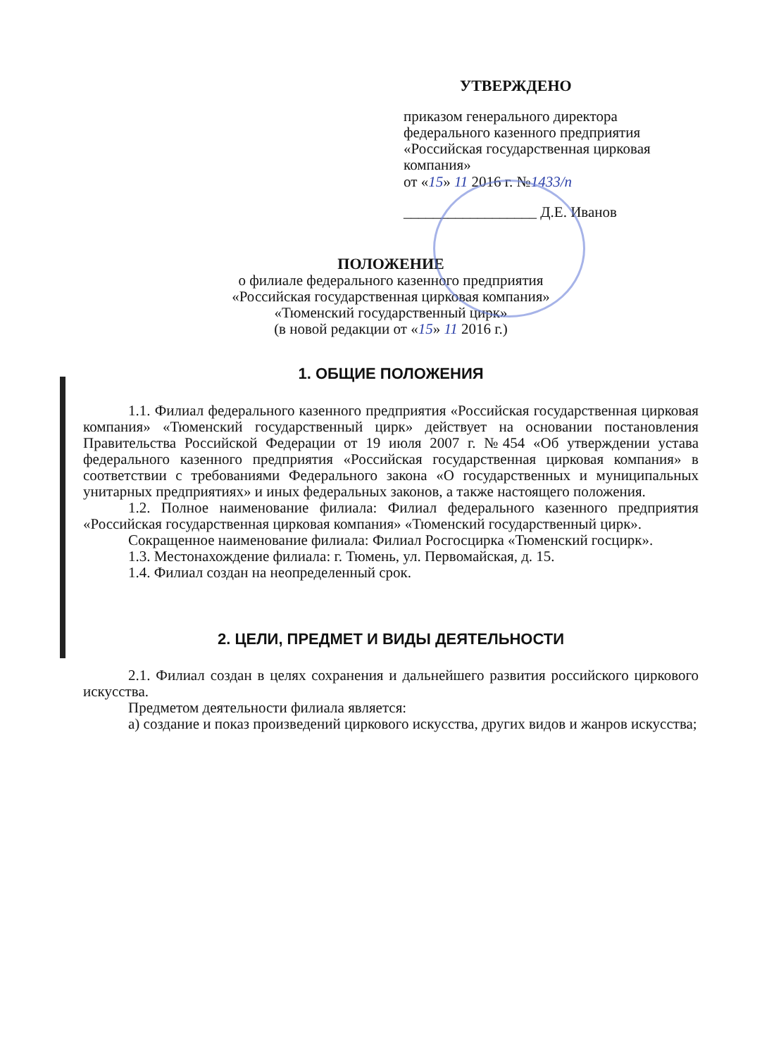УТВЕРЖДЕНО
приказом генерального директора
федерального казенного предприятия
«Российская государственная цирковая
компания»
от «15» 11 2016 г. №1433/п
__________________ Д.Е. Иванов
ПОЛОЖЕНИЕ
о филиале федерального казенного предприятия
«Российская государственная цирковая компания»
«Тюменский государственный цирк»
(в новой редакции от «15» 11 2016 г.)
1. ОБЩИЕ ПОЛОЖЕНИЯ
1.1. Филиал федерального казенного предприятия «Российская государственная цирковая компания» «Тюменский государственный цирк» действует на основании постановления Правительства Российской Федерации от 19 июля 2007 г. №454 «Об утверждении устава федерального казенного предприятия «Российская государственная цирковая компания» в соответствии с требованиями Федерального закона «О государственных и муниципальных унитарных предприятиях» и иных федеральных законов, а также настоящего положения.
1.2. Полное наименование филиала: Филиал федерального казенного предприятия «Российская государственная цирковая компания» «Тюменский государственный цирк».
Сокращенное наименование филиала: Филиал Росгосцирка «Тюменский госцирк».
1.3. Местонахождение филиала: г. Тюмень, ул. Первомайская, д. 15.
1.4. Филиал создан на неопределенный срок.
2. ЦЕЛИ, ПРЕДМЕТ И ВИДЫ ДЕЯТЕЛЬНОСТИ
2.1. Филиал создан в целях сохранения и дальнейшего развития российского циркового искусства.
Предметом деятельности филиала является:
а) создание и показ произведений циркового искусства, других видов и жанров искусства;